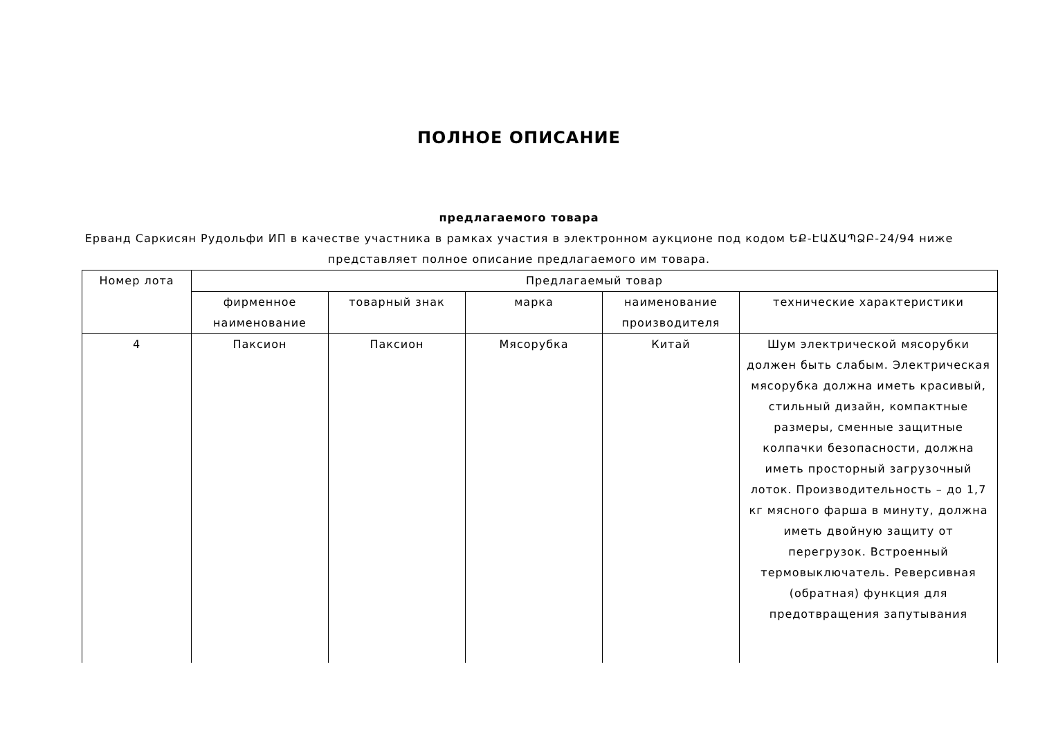ПОЛНОЕ ОПИСАНИЕ
предлагаемого товара
Ерванд Саркисян Рудольфи ИП в качестве участника в рамках участия в электронном аукционе под кодом ԵՔ-ԷԱՃԱՊՁԲ-24/94 ниже представляет полное описание предлагаемого им товара.
| Номер лота | Предлагаемый товар | | | | |
| --- | --- | --- | --- | --- | --- |
| | фирменное наименование | товарный знак | марка | наименование производителя | технические характеристики |
| 4 | Паксион | Паксион | Мясорубка | Китай | Шум электрической мясорубки должен быть слабым. Электрическая мясорубка должна иметь красивый, стильный дизайн, компактные размеры, сменные защитные колпачки безопасности, должна иметь просторный загрузочный лоток. Производительность – до 1,7 кг мясного фарша в минуту, должна иметь двойную защиту от перегрузок. Встроенный термовыключатель. Реверсивная (обратная) функция для предотвращения запутывания |